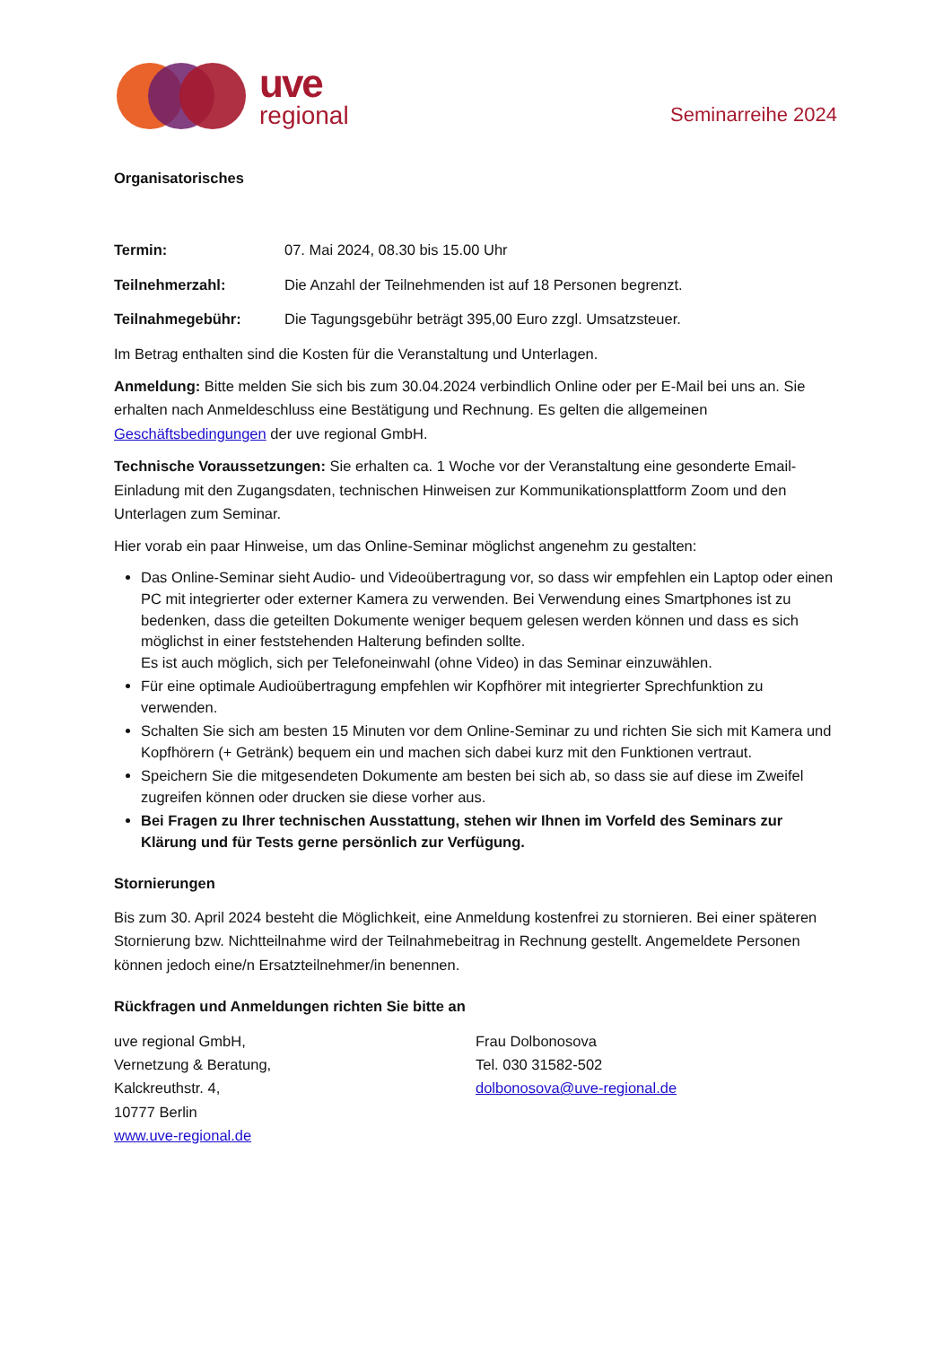uve
regional
Seminarreihe 2024
Organisatorisches
Termin: 07. Mai 2024, 08.30 bis 15.00 Uhr
Teilnehmerzahl: Die Anzahl der Teilnehmenden ist auf 18 Personen begrenzt.
Teilnahmegebühr: Die Tagungsgebühr beträgt 395,00 Euro zzgl. Umsatzsteuer.
Im Betrag enthalten sind die Kosten für die Veranstaltung und Unterlagen.
Anmeldung: Bitte melden Sie sich bis zum 30.04.2024 verbindlich Online oder per E-Mail bei uns an. Sie erhalten nach Anmeldeschluss eine Bestätigung und Rechnung. Es gelten die allgemeinen Geschäftsbedingungen der uve regional GmbH.
Technische Voraussetzungen: Sie erhalten ca. 1 Woche vor der Veranstaltung eine gesonderte Email-Einladung mit den Zugangsdaten, technischen Hinweisen zur Kommunikationsplattform Zoom und den Unterlagen zum Seminar.
Hier vorab ein paar Hinweise, um das Online-Seminar möglichst angenehm zu gestalten:
Das Online-Seminar sieht Audio- und Videoübertragung vor, so dass wir empfehlen ein Laptop oder einen PC mit integrierter oder externer Kamera zu verwenden. Bei Verwendung eines Smartphones ist zu bedenken, dass die geteilten Dokumente weniger bequem gelesen werden können und dass es sich möglichst in einer feststehenden Halterung befinden sollte.
Es ist auch möglich, sich per Telefoneinwahl (ohne Video) in das Seminar einzuwählen.
Für eine optimale Audioübertragung empfehlen wir Kopfhörer mit integrierter Sprechfunktion zu verwenden.
Schalten Sie sich am besten 15 Minuten vor dem Online-Seminar zu und richten Sie sich mit Kamera und Kopfhörern (+ Getränk) bequem ein und machen sich dabei kurz mit den Funktionen vertraut.
Speichern Sie die mitgesendeten Dokumente am besten bei sich ab, so dass sie auf diese im Zweifel zugreifen können oder drucken sie diese vorher aus.
Bei Fragen zu Ihrer technischen Ausstattung, stehen wir Ihnen im Vorfeld des Seminars zur Klärung und für Tests gerne persönlich zur Verfügung.
Stornierungen
Bis zum 30. April 2024 besteht die Möglichkeit, eine Anmeldung kostenfrei zu stornieren. Bei einer späteren Stornierung bzw. Nichtteilnahme wird der Teilnahmebeitrag in Rechnung gestellt. Angemeldete Personen können jedoch eine/n Ersatzteilnehmer/in benennen.
Rückfragen und Anmeldungen richten Sie bitte an
uve regional GmbH,
Vernetzung & Beratung,
Kalckreuthstr. 4,
10777 Berlin
www.uve-regional.de
Frau Dolbonosova
Tel. 030 31582-502
dolbonosova@uve-regional.de